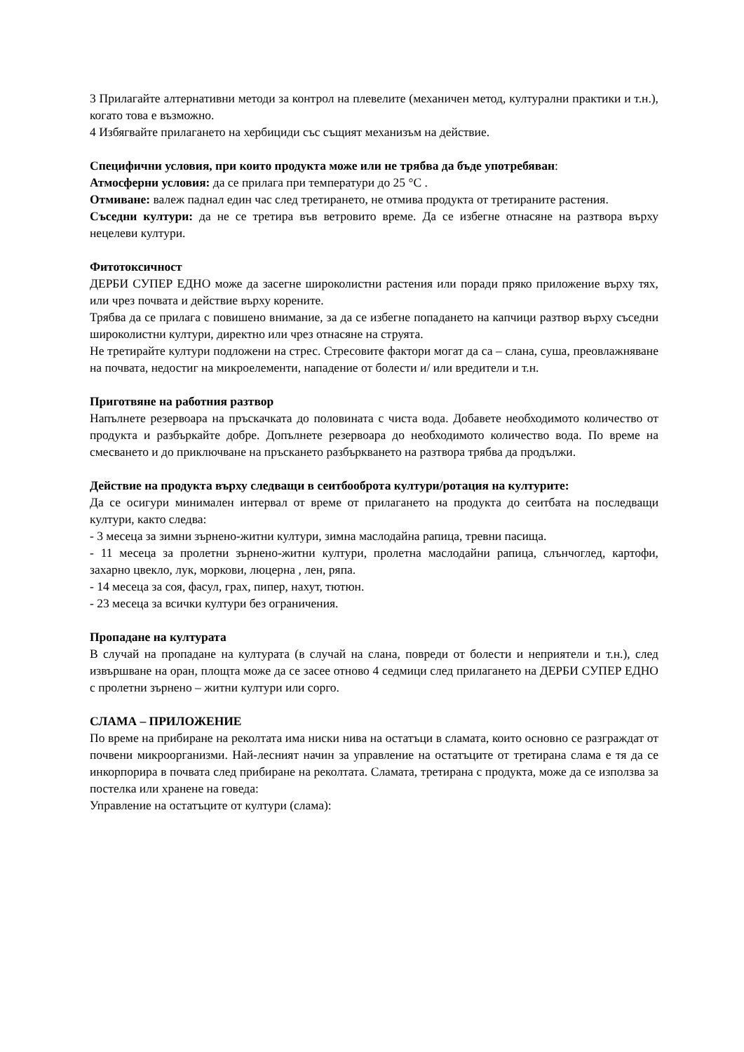3 Прилагайте алтернативни методи за контрол на плевелите (механичен метод, културални практики и т.н.), когато това е възможно.
4 Избягвайте прилагането на хербициди със същият механизъм на действие.
Специфични условия, при които продукта може или не трябва да бъде употребяван:
Атмосферни условия: да се прилага при температури до 25 °С .
Отмиване: валеж паднал един час след третирането, не отмива продукта от третираните растения.
Съседни култури: да не се третира във ветровито време. Да се избегне отнасяне на разтвора върху нецелеви култури.
Фитотоксичност
ДЕРБИ СУПЕР ЕДНО може да засегне широколистни растения или поради пряко приложение върху тях, или чрез почвата и действие върху корените.
Трябва да се прилага с повишено внимание, за да се избегне попадането на капчици разтвор върху съседни широколистни култури, директно или чрез отнасяне на струята.
Не третирайте култури подложени на стрес. Стресовите фактори могат да са – слана, суша, преовлажняване на почвата, недостиг на микроелементи, нападение от болести и/ или вредители и т.н.
Приготвяне на работния разтвор
Напълнете резервоара на пръскачката до половината с чиста вода. Добавете необходимото количество от продукта и разбъркайте добре. Допълнете резервоара до необходимото количество вода. По време на смесването и до приключване на пръскането разбъркването на разтвора трябва да продължи.
Действие на продукта върху следващи в сеитбооброта култури/ротация на културите:
Да се осигури минимален интервал от време от прилагането на продукта до сеитбата на последващи култури, както следва:
- 3 месеца за зимни зърнено-житни култури, зимна маслодайна рапица, тревни пасища.
- 11 месеца за пролетни зърнено-житни култури, пролетна маслодайни рапица, слънчоглед, картофи, захарно цвекло, лук, моркови, люцерна , лен, ряпа.
- 14 месеца за соя, фасул, грах, пипер, нахут, тютюн.
- 23 месеца за всички култури без ограничения.
Пропадане на културата
В случай на пропадане на културата (в случай на слана, повреди от болести и неприятели и т.н.), след извършване на оран, площта може да се засее отново 4 седмици след прилагането на ДЕРБИ СУПЕР ЕДНО с пролетни зърнено – житни култури или сорго.
СЛАМА – ПРИЛОЖЕНИЕ
По време на прибиране на реколтата има ниски нива на остатъци в сламата, които основно се разграждат от почвени микроорганизми. Най-лесният начин за управление на остатъците от третирана слама е тя да се инкорпорира в почвата след прибиране на реколтата. Сламата, третирана с продукта, може да се използва за постелка или хранене на говеда:
Управление на остатъците от култури (слама):